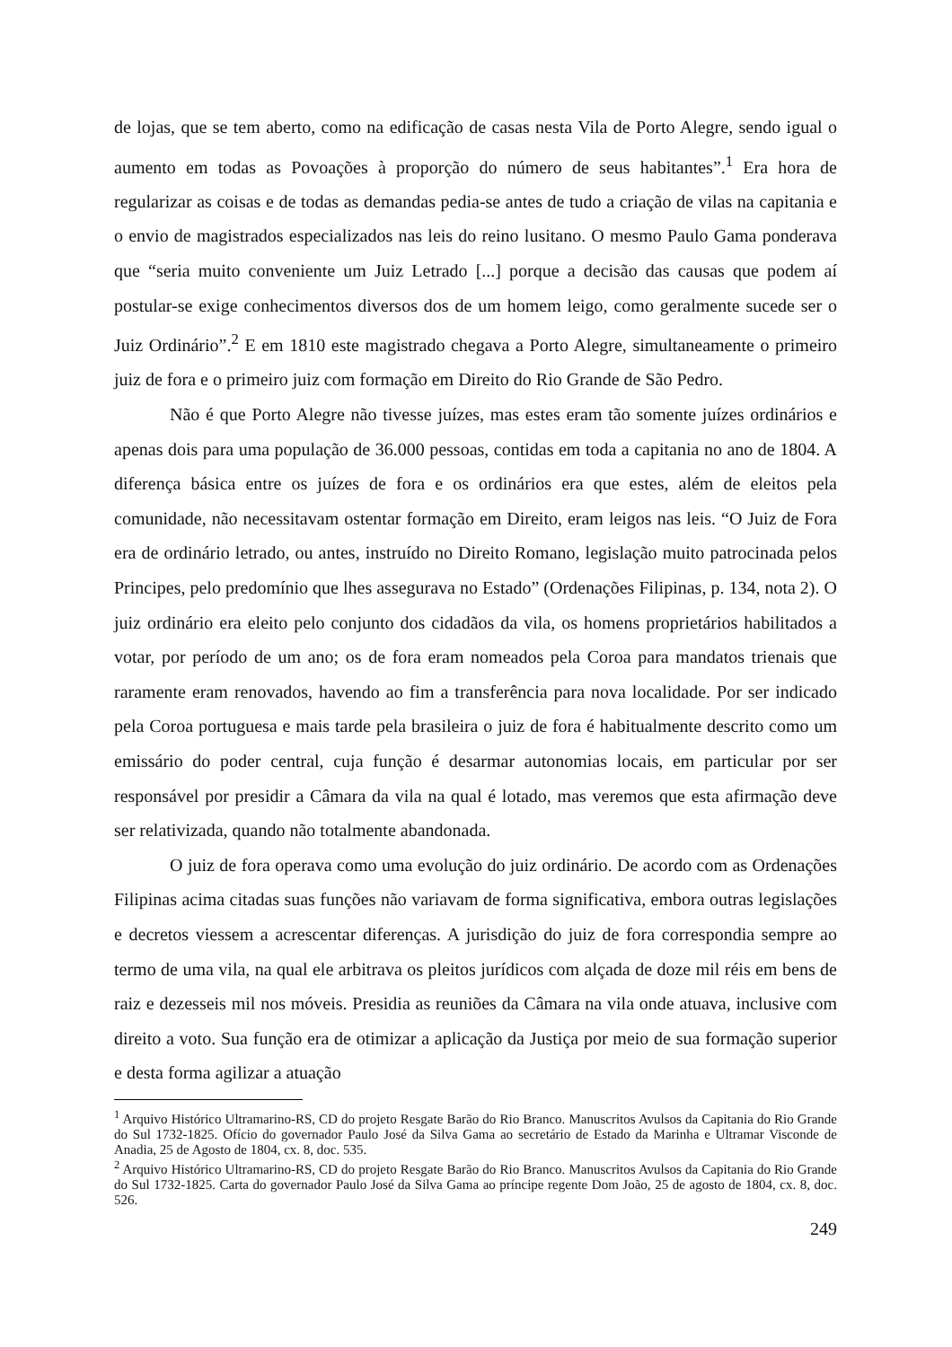de lojas, que se tem aberto, como na edificação de casas nesta Vila de Porto Alegre, sendo igual o aumento em todas as Povoações à proporção do número de seus habitantes”.<sup>1</sup> Era hora de regularizar as coisas e de todas as demandas pedia-se antes de tudo a criação de vilas na capitania e o envio de magistrados especializados nas leis do reino lusitano. O mesmo Paulo Gama ponderava que “seria muito conveniente um Juiz Letrado [...] porque a decisão das causas que podem aí postular-se exige conhecimentos diversos dos de um homem leigo, como geralmente sucede ser o Juiz Ordinário”.<sup>2</sup> E em 1810 este magistrado chegava a Porto Alegre, simultaneamente o primeiro juiz de fora e o primeiro juiz com formação em Direito do Rio Grande de São Pedro.
Não é que Porto Alegre não tivesse juízes, mas estes eram tão somente juízes ordinários e apenas dois para uma população de 36.000 pessoas, contidas em toda a capitania no ano de 1804. A diferença básica entre os juízes de fora e os ordinários era que estes, além de eleitos pela comunidade, não necessitavam ostentar formação em Direito, eram leigos nas leis. “O Juiz de Fora era de ordinário letrado, ou antes, instruído no Direito Romano, legislação muito patrocinada pelos Principes, pelo predomínio que lhes assegurava no Estado” (Ordenações Filipinas, p. 134, nota 2). O juiz ordinário era eleito pelo conjunto dos cidadãos da vila, os homens proprietários habilitados a votar, por período de um ano; os de fora eram nomeados pela Coroa para mandatos trienais que raramente eram renovados, havendo ao fim a transferência para nova localidade. Por ser indicado pela Coroa portuguesa e mais tarde pela brasileira o juiz de fora é habitualmente descrito como um emissário do poder central, cuja função é desarmar autonomias locais, em particular por ser responsável por presidir a Câmara da vila na qual é lotado, mas veremos que esta afirmação deve ser relativizada, quando não totalmente abandonada.
O juiz de fora operava como uma evolução do juiz ordinário. De acordo com as Ordenações Filipinas acima citadas suas funções não variavam de forma significativa, embora outras legislações e decretos viessem a acrescentar diferenças. A jurisdição do juiz de fora correspondia sempre ao termo de uma vila, na qual ele arbitrava os pleitos jurídicos com alçada de doze mil réis em bens de raiz e dezesseis mil nos móveis. Presidia as reuniões da Câmara na vila onde atuava, inclusive com direito a voto. Sua função era de otimizar a aplicação da Justiça por meio de sua formação superior e desta forma agilizar a atuação
<sup>1</sup> Arquivo Histórico Ultramarino-RS, CD do projeto Resgate Barão do Rio Branco. Manuscritos Avulsos da Capitania do Rio Grande do Sul 1732-1825. Ofício do governador Paulo José da Silva Gama ao secretário de Estado da Marinha e Ultramar Visconde de Anadia, 25 de Agosto de 1804, cx. 8, doc. 535.
<sup>2</sup> Arquivo Histórico Ultramarino-RS, CD do projeto Resgate Barão do Rio Branco. Manuscritos Avulsos da Capitania do Rio Grande do Sul 1732-1825. Carta do governador Paulo José da Silva Gama ao príncipe regente Dom João, 25 de agosto de 1804, cx. 8, doc. 526.
249